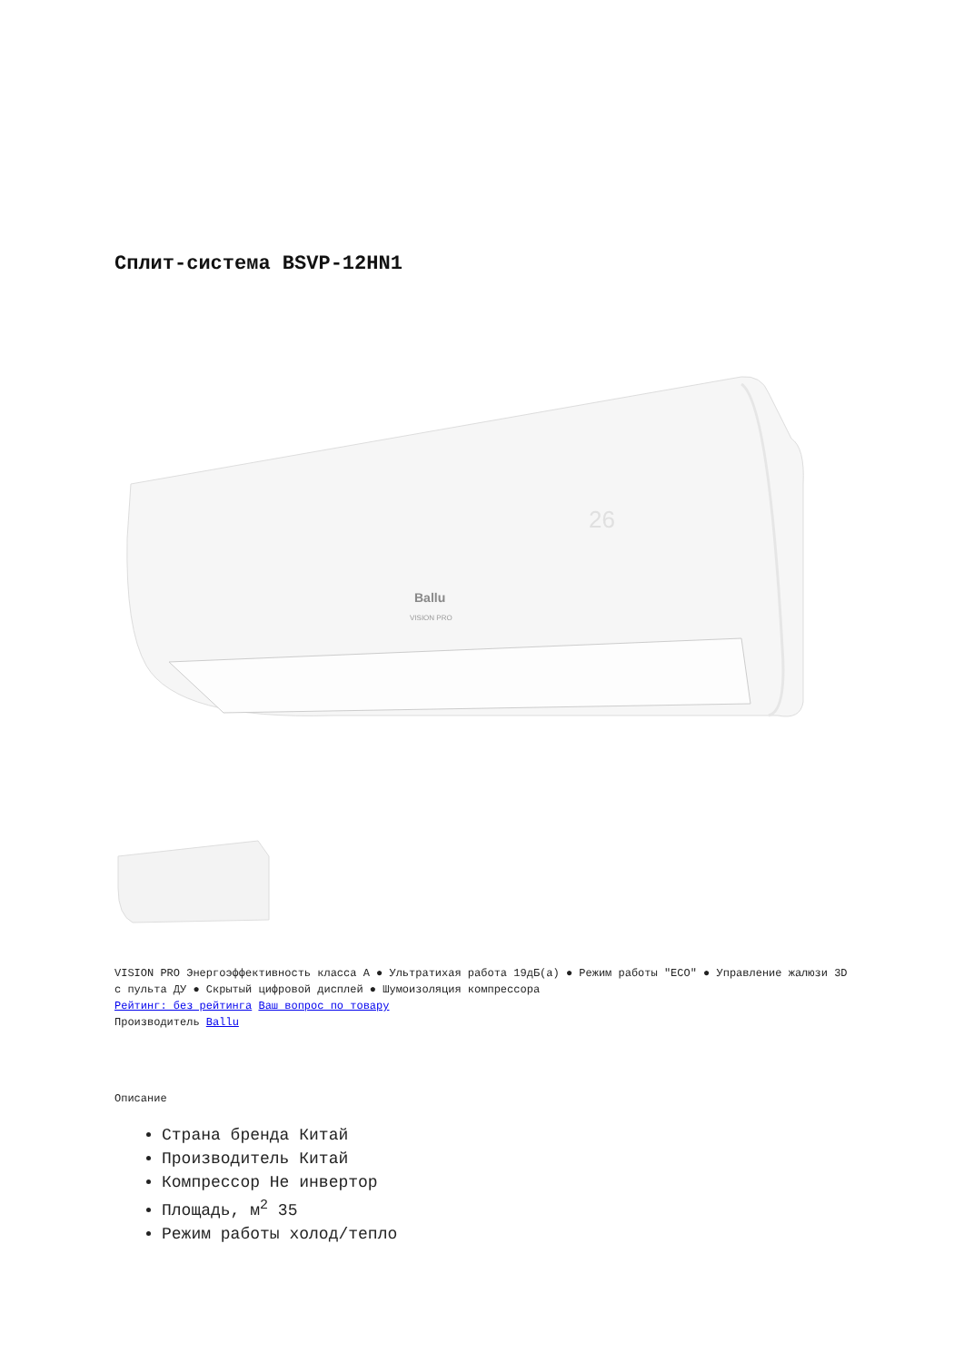Сплит-система BSVP-12HN1
Ballu
VISION PRO
26
VISION PRO Энергоэффективность класса А ● Ультратихая работа 19дБ(а) ● Режим работы "ECO" ● Управление жалюзи 3D с пульта ДУ ● Скрытый цифровой дисплей ● Шумоизоляция компрессора
Рейтинг: без рейтинга Ваш вопрос по товару
Производитель Ballu
Описание
Страна бренда Китай
Производитель Китай
Компрессор Не инвертор
Площадь, м<sup>2</sup> 35
Режим работы холод/тепло